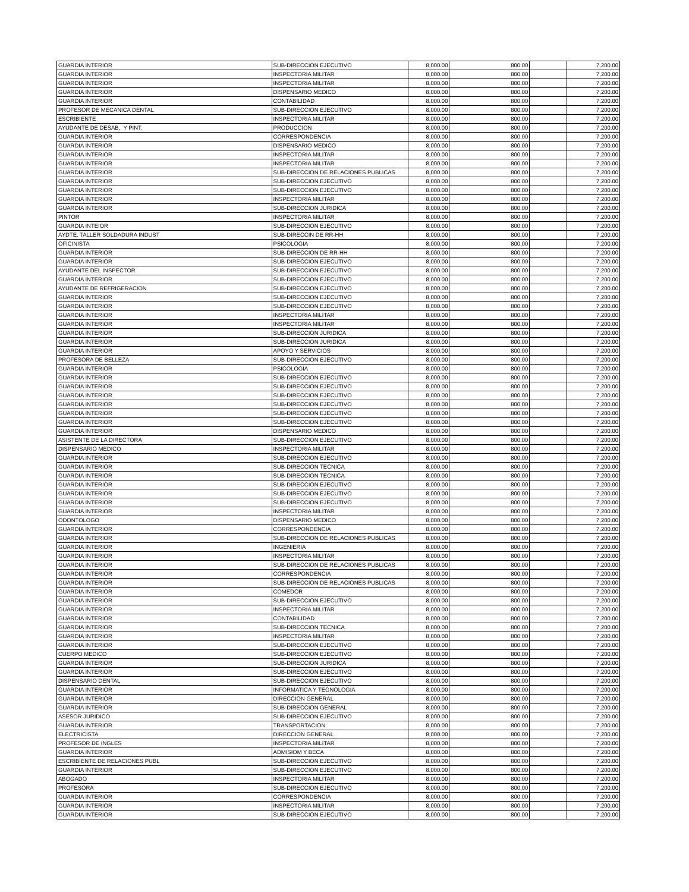| GUARDIA INTERIOR | SUB-DIRECCION EJECUTIVO | 8,000.00 | 800.00 | | 7,200.00 |
| GUARDIA INTERIOR | INSPECTORIA MILITAR | 8,000.00 | 800.00 | | 7,200.00 |
| GUARDIA INTERIOR | INSPECTORIA MILITAR | 8,000.00 | 800.00 | | 7,200.00 |
| GUARDIA INTERIOR | DISPENSARIO MEDICO | 8,000.00 | 800.00 | | 7,200.00 |
| GUARDIA INTERIOR | CONTABILIDAD | 8,000.00 | 800.00 | | 7,200.00 |
| PROFESOR DE MECANICA DENTAL | SUB-DIRECCION EJECUTIVO | 8,000.00 | 800.00 | | 7,200.00 |
| ESCRIBIENTE | INSPECTORIA MILITAR | 8,000.00 | 800.00 | | 7,200.00 |
| AYUDANTE DE DESAB.. Y PINT. | PRODUCCION | 8,000.00 | 800.00 | | 7,200.00 |
| GUARDIA INTERIOR | CORRESPONDENCIA | 8,000.00 | 800.00 | | 7,200.00 |
| GUARDIA INTERIOR | DISPENSARIO MEDICO | 8,000.00 | 800.00 | | 7,200.00 |
| GUARDIA INTERIOR | INSPECTORIA MILITAR | 8,000.00 | 800.00 | | 7,200.00 |
| GUARDIA INTERIOR | INSPECTORIA MILITAR | 8,000.00 | 800.00 | | 7,200.00 |
| GUARDIA INTERIOR | SUB-DIRECCION DE RELACIONES PUBLICAS | 8,000.00 | 800.00 | | 7,200.00 |
| GUARDIA INTERIOR | SUB-DIRECCION EJECUTIVO | 8,000.00 | 800.00 | | 7,200.00 |
| GUARDIA INTERIOR | SUB-DIRECCION EJECUTIVO | 8,000.00 | 800.00 | | 7,200.00 |
| GUARDIA INTERIOR | INSPECTORIA MILITAR | 8,000.00 | 800.00 | | 7,200.00 |
| GUARDIA INTERIOR | SUB-DIRECCION JURIDICA | 8,000.00 | 800.00 | | 7,200.00 |
| PINTOR | INSPECTORIA MILITAR | 8,000.00 | 800.00 | | 7,200.00 |
| GUARDIA INTEIOR | SUB-DIRECCION EJECUTIVO | 8,000.00 | 800.00 | | 7,200.00 |
| AYDTE. TALLER SOLDADURA INDUST | SUB-DIRECCIN DE RR-HH | 8,000.00 | 800.00 | | 7,200.00 |
| OFICINISTA | PSICOLOGIA | 8,000.00 | 800.00 | | 7,200.00 |
| GUARDIA INTERIOR | SUB-DIRECCION DE RR-HH | 8,000.00 | 800.00 | | 7,200.00 |
| GUARDIA INTERIOR | SUB-DIRECCION EJECUTIVO | 8,000.00 | 800.00 | | 7,200.00 |
| AYUDANTE DEL INSPECTOR | SUB-DIRECCION EJECUTIVO | 8,000.00 | 800.00 | | 7,200.00 |
| GUARDIA INTERIOR | SUB-DIRECCION EJECUTIVO | 8,000.00 | 800.00 | | 7,200.00 |
| AYUDANTE DE REFRIGERACION | SUB-DIRECCION EJECUTIVO | 8,000.00 | 800.00 | | 7,200.00 |
| GUARDIA INTERIOR | SUB-DIRECCION EJECUTIVO | 8,000.00 | 800.00 | | 7,200.00 |
| GUARDIA INTERIOR | SUB-DIRECCION EJECUTIVO | 8,000.00 | 800.00 | | 7,200.00 |
| GUARDIA INTERIOR | INSPECTORIA MILITAR | 8,000.00 | 800.00 | | 7,200.00 |
| GUARDIA INTERIOR | INSPECTORIA MILITAR | 8,000.00 | 800.00 | | 7,200.00 |
| GUARDIA INTERIOR | SUB-DIRECCION JURIDICA | 8,000.00 | 800.00 | | 7,200.00 |
| GUARDIA INTERIOR | SUB-DIRECCION JURIDICA | 8,000.00 | 800.00 | | 7,200.00 |
| GUARDIA INTERIOR | APOYO Y SERVICIOS | 8,000.00 | 800.00 | | 7,200.00 |
| PROFESORA DE BELLEZA | SUB-DIRECCION EJECUTIVO | 8,000.00 | 800.00 | | 7,200.00 |
| GUARDIA INTERIOR | PSICOLOGIA | 8,000.00 | 800.00 | | 7,200.00 |
| GUARDIA INTERIOR | SUB-DIRECCION EJECUTIVO | 8,000.00 | 800.00 | | 7,200.00 |
| GUARDIA INTERIOR | SUB-DIRECCION EJECUTIVO | 8,000.00 | 800.00 | | 7,200.00 |
| GUARDIA INTERIOR | SUB-DIRECCION EJECUTIVO | 8,000.00 | 800.00 | | 7,200.00 |
| GUARDIA INTERIOR | SUB-DIRECCION EJECUTIVO | 8,000.00 | 800.00 | | 7,200.00 |
| GUARDIA INTERIOR | SUB-DIRECCION EJECUTIVO | 8,000.00 | 800.00 | | 7,200.00 |
| GUARDIA INTERIOR | SUB-DIRECCION EJECUTIVO | 8,000.00 | 800.00 | | 7,200.00 |
| GUARDIA INTERIOR | DISPENSARIO MEDICO | 8,000.00 | 800.00 | | 7,200.00 |
| ASISTENTE DE LA DIRECTORA | SUB-DIRECCION EJECUTIVO | 8,000.00 | 800.00 | | 7,200.00 |
| DISPENSARIO MEDICO | INSPECTORIA MILITAR | 8,000.00 | 800.00 | | 7,200.00 |
| GUARDIA INTERIOR | SUB-DIRECCION EJECUTIVO | 8,000.00 | 800.00 | | 7,200.00 |
| GUARDIA INTERIOR | SUB-DIRECCION TECNICA | 8,000.00 | 800.00 | | 7,200.00 |
| GUARDIA INTERIOR | SUB-DIRECCION TECNICA | 8,000.00 | 800.00 | | 7,200.00 |
| GUARDIA INTERIOR | SUB-DIRECCION EJECUTIVO | 8,000.00 | 800.00 | | 7,200.00 |
| GUARDIA INTERIOR | SUB-DIRECCION EJECUTIVO | 8,000.00 | 800.00 | | 7,200.00 |
| GUARDIA INTERIOR | SUB-DIRECCION EJECUTIVO | 8,000.00 | 800.00 | | 7,200.00 |
| GUARDIA INTERIOR | INSPECTORIA MILITAR | 8,000.00 | 800.00 | | 7,200.00 |
| ODONTOLOGO | DISPENSARIO MEDICO | 8,000.00 | 800.00 | | 7,200.00 |
| GUARDIA INTERIOR | CORRESPONDENCIA | 8,000.00 | 800.00 | | 7,200.00 |
| GUARDIA INTERIOR | SUB-DIRECCION DE RELACIONES PUBLICAS | 8,000.00 | 800.00 | | 7,200.00 |
| GUARDIA INTERIOR | INGENIERIA | 8,000.00 | 800.00 | | 7,200.00 |
| GUARDIA INTERIOR | INSPECTORIA MILITAR | 8,000.00 | 800.00 | | 7,200.00 |
| GUARDIA INTERIOR | SUB-DIRECCION DE RELACIONES PUBLICAS | 8,000.00 | 800.00 | | 7,200.00 |
| GUARDIA INTERIOR | CORRESPONDENCIA | 8,000.00 | 800.00 | | 7,200.00 |
| GUARDIA INTERIOR | SUB-DIRECCION DE RELACIONES PUBLICAS | 8,000.00 | 800.00 | | 7,200.00 |
| GUARDIA INTERIOR | COMEDOR | 8,000.00 | 800.00 | | 7,200.00 |
| GUARDIA INTERIOR | SUB-DIRECCION EJECUTIVO | 8,000.00 | 800.00 | | 7,200.00 |
| GUARDIA INTERIOR | INSPECTORIA MILITAR | 8,000.00 | 800.00 | | 7,200.00 |
| GUARDIA INTERIOR | CONTABILIDAD | 8,000.00 | 800.00 | | 7,200.00 |
| GUARDIA INTERIOR | SUB-DIRECCION TECNICA | 8,000.00 | 800.00 | | 7,200.00 |
| GUARDIA INTERIOR | INSPECTORIA MILITAR | 8,000.00 | 800.00 | | 7,200.00 |
| GUARDIA INTERIOR | SUB-DIRECCION EJECUTIVO | 8,000.00 | 800.00 | | 7,200.00 |
| CUERPO MEDICO | SUB-DIRECCION EJECUTIVO | 8,000.00 | 800.00 | | 7,200.00 |
| GUARDIA INTERIOR | SUB-DIRECCION JURIDICA | 8,000.00 | 800.00 | | 7,200.00 |
| GUARDIA INTERIOR | SUB-DIRECCION EJECUTIVO | 8,000.00 | 800.00 | | 7,200.00 |
| DISPENSARIO DENTAL | SUB-DIRECCION EJECUTIVO | 8,000.00 | 800.00 | | 7,200.00 |
| GUARDIA INTERIOR | INFORMATICA Y TEGNOLOGIA | 8,000.00 | 800.00 | | 7,200.00 |
| GUARDIA INTERIOR | DIRECCION GENERAL | 8,000.00 | 800.00 | | 7,200.00 |
| GUARDIA INTERIOR | SUB-DIRECCION GENERAL | 8,000.00 | 800.00 | | 7,200.00 |
| ASESOR JURIDICO | SUB-DIRECCION EJECUTIVO | 8,000.00 | 800.00 | | 7,200.00 |
| GUARDIA INTERIOR | TRANSPORTACION | 8,000.00 | 800.00 | | 7,200.00 |
| ELECTRICISTA | DIRECCION GENERAL | 8,000.00 | 800.00 | | 7,200.00 |
| PROFESOR DE INGLES | INSPECTORIA MILITAR | 8,000.00 | 800.00 | | 7,200.00 |
| GUARDIA INTERIOR | ADMISIOM Y BECA | 8,000.00 | 800.00 | | 7,200.00 |
| ESCRIBIENTE DE RELACIONES PUBL | SUB-DIRECCION EJECUTIVO | 8,000.00 | 800.00 | | 7,200.00 |
| GUARDIA INTERIOR | SUB-DIRECCION EJECUTIVO | 8,000.00 | 800.00 | | 7,200.00 |
| ABOGADO | INSPECTORIA MILITAR | 8,000.00 | 800.00 | | 7,200.00 |
| PROFESORA | SUB-DIRECCION EJECUTIVO | 8,000.00 | 800.00 | | 7,200.00 |
| GUARDIA INTERIOR | CORRESPONDENCIA | 8,000.00 | 800.00 | | 7,200.00 |
| GUARDIA INTERIOR | INSPECTORIA MILITAR | 8,000.00 | 800.00 | | 7,200.00 |
| GUARDIA INTERIOR | SUB-DIRECCION EJECUTIVO | 8,000.00 | 800.00 | | 7,200.00 |